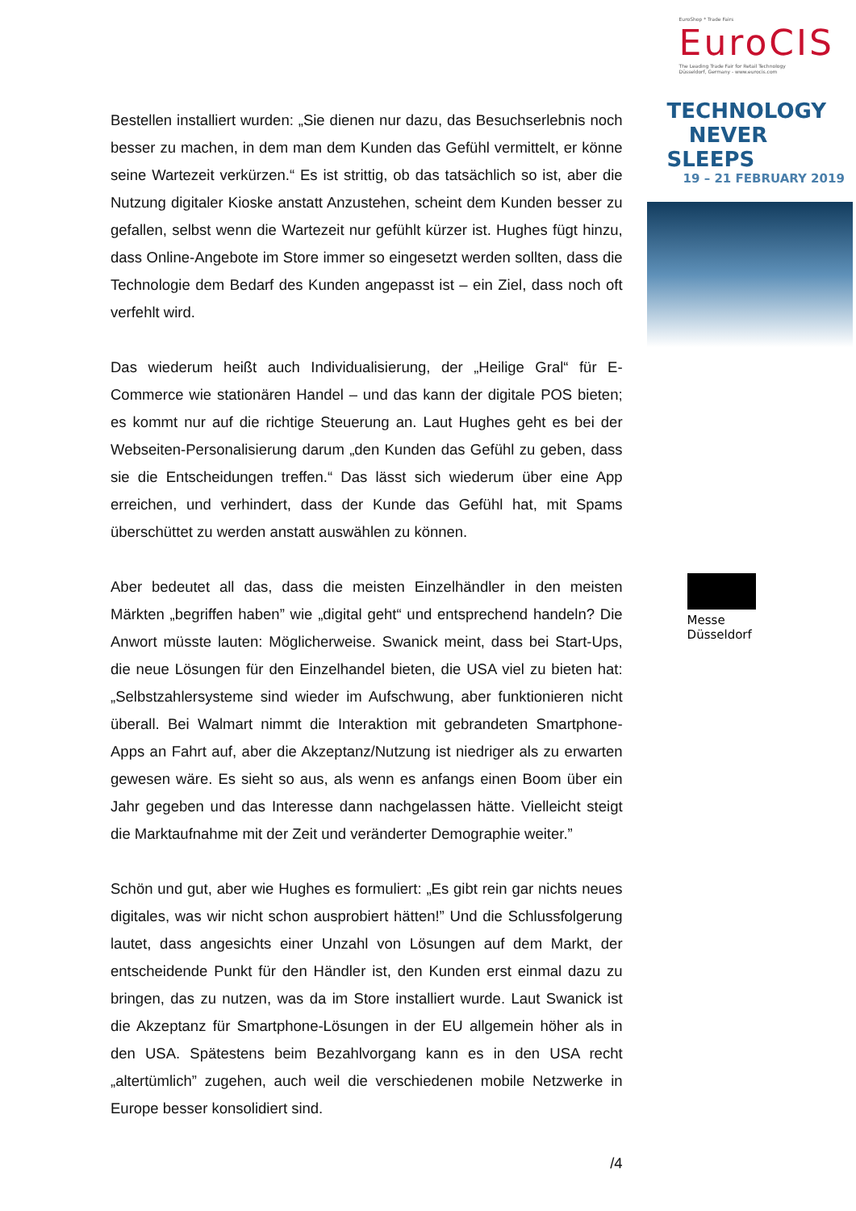Bestellen installiert wurden: „Sie dienen nur dazu, das Besuchserlebnis noch besser zu machen, in dem man dem Kunden das Gefühl vermittelt, er könne seine Wartezeit verkürzen.“ Es ist strittig, ob das tatsächlich so ist, aber die Nutzung digitaler Kioske anstatt Anzustehen, scheint dem Kunden besser zu gefallen, selbst wenn die Wartezeit nur gefühlt kürzer ist. Hughes fügt hinzu, dass Online-Angebote im Store immer so eingesetzt werden sollten, dass die Technologie dem Bedarf des Kunden angepasst ist – ein Ziel, dass noch oft verfehlt wird.
Das wiederum heißt auch Individualisierung, der „Heilige Gral“ für E-Commerce wie stationären Handel – und das kann der digitale POS bieten; es kommt nur auf die richtige Steuerung an. Laut Hughes geht es bei der Webseiten-Personalisierung darum „den Kunden das Gefühl zu geben, dass sie die Entscheidungen treffen.“ Das lässt sich wiederum über eine App erreichen, und verhindert, dass der Kunde das Gefühl hat, mit Spams überschüttet zu werden anstatt auswählen zu können.
Aber bedeutet all das, dass die meisten Einzelhändler in den meisten Märkten „begriffen haben” wie „digital geht“ und entsprechend handeln? Die Anwort müsste lauten: Möglicherweise. Swanick meint, dass bei Start-Ups, die neue Lösungen für den Einzelhandel bieten, die USA viel zu bieten hat: „Selbstzahlersysteme sind wieder im Aufschwung, aber funktionieren nicht überall. Bei Walmart nimmt die Interaktion mit gebrandeten Smartphone-Apps an Fahrt auf, aber die Akzeptanz/Nutzung ist niedriger als zu erwarten gewesen wäre. Es sieht so aus, als wenn es anfangs einen Boom über ein Jahr gegeben und das Interesse dann nachgelassen hätte. Vielleicht steigt die Marktaufnahme mit der Zeit und veränderter Demographie weiter.”
Schön und gut, aber wie Hughes es formuliert: „Es gibt rein gar nichts neues digitales, was wir nicht schon ausprobiert hätten!” Und die Schlussfolgerung lautet, dass angesichts einer Unzahl von Lösungen auf dem Markt, der entscheidende Punkt für den Händler ist, den Kunden erst einmal dazu zu bringen, das zu nutzen, was da im Store installiert wurde. Laut Swanick ist die Akzeptanz für Smartphone-Lösungen in der EU allgemein höher als in den USA. Spätestens beim Bezahlvorgang kann es in den USA recht „altertümlich” zugehen, auch weil die verschiedenen mobile Netzwerke in Europe besser konsolidiert sind.
/4
EuroShop * Trade Fairs
EuroCIS
The Leading Trade Fair for Retail Technology
Düsseldorf, Germany - www.eurocis.com
TECHNOLOGY
NEVER SLEEPS
19 – 21 FEBRUARY 2019
Messe
Düsseldorf